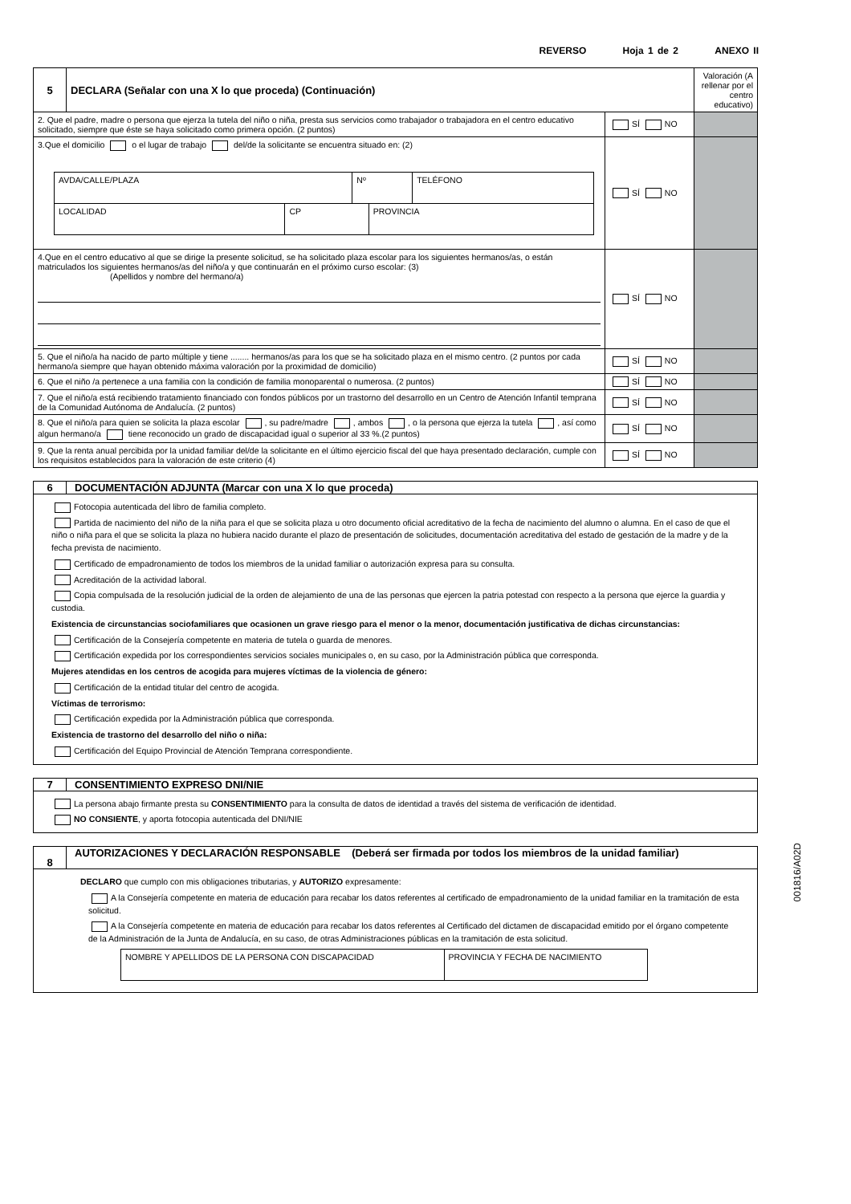REVERSO Hoja 1 de 2 ANEXO II
| 5 | DECLARA (Señalar con una X lo que proceda) (Continuación) | | Valoración (A rellenar por el centro educativo) |
| 2. Que el padre, madre o persona que ejerza la tutela del niño o niña, presta sus servicios como trabajador o trabajadora en el centro educativo solicitado, siempre que éste se haya solicitado como primera opción. (2 puntos) | | SÍ NO | |
| 3.Que el domicilio o el lugar de trabajo del/de la solicitante se encuentra situado en: (2) / AVDA/CALLE/PLAZA / Nº / TELÉFONO / / LOCALIDAD / CP / PROVINCIA / | | SÍ NO | |
| 4.Que en el centro educativo al que se dirige la presente solicitud, se ha solicitado plaza escolar para los siguientes hermanos/as, o están matriculados los siguientes hermanos/as del niño/a y que continuarán en el próximo curso escolar: (3) (Apellidos y nombre del hermano/a) | | SÍ NO | |
| 5. Que el niño/a ha nacido de parto múltiple y tiene ........ hermanos/as para los que se ha solicitado plaza en el mismo centro. (2 puntos por cada hermano/a siempre que hayan obtenido máxima valoración por la proximidad de domicilio) | | SÍ NO | |
| 6. Que el niño /a pertenece a una familia con la condición de familia monoparental o numerosa. (2 puntos) | | SÍ NO | |
| 7. Que el niño/a está recibiendo tratamiento financiado con fondos públicos por un trastorno del desarrollo en un Centro de Atención Infantil temprana de la Comunidad Autónoma de Andalucía. (2 puntos) | | SÍ NO | |
| 8. Que el niño/a para quien se solicita la plaza escolar , su padre/madre , ambos , o la persona que ejerza la tutela , así como algun hermano/a tiene reconocido un grado de discapacidad igual o superior al 33 %.(2 puntos) | | SÍ NO | |
| 9. Que la renta anual percibida por la unidad familiar del/de la solicitante en el último ejercicio fiscal del que haya presentado declaración, cumple con los requisitos establecidos para la valoración de este criterio (4) | | SÍ NO | |
6 DOCUMENTACIÓN ADJUNTA (Marcar con una X lo que proceda)
Fotocopia autenticada del libro de familia completo.
Partida de nacimiento del niño de la niña para el que se solicita plaza u otro documento oficial acreditativo de la fecha de nacimiento del alumno o alumna. En el caso de que el niño o niña para el que se solicita la plaza no hubiera nacido durante el plazo de presentación de solicitudes, documentación acreditativa del estado de gestación de la madre y de la fecha prevista de nacimiento.
Certificado de empadronamiento de todos los miembros de la unidad familiar o autorización expresa para su consulta.
Acreditación de la actividad laboral.
Copia compulsada de la resolución judicial de la orden de alejamiento de una de las personas que ejercen la patria potestad con respecto a la persona que ejerce la guardia y custodia.
Existencia de circunstancias sociofamiliares que ocasionen un grave riesgo para el menor o la menor, documentación justificativa de dichas circunstancias:
Certificación de la Consejería competente en materia de tutela o guarda de menores.
Certificación expedida por los correspondientes servicios sociales municipales o, en su caso, por la Administración pública que corresponda.
Mujeres atendidas en los centros de acogida para mujeres víctimas de la violencia de género:
Certificación de la entidad titular del centro de acogida.
Víctimas de terrorismo:
Certificación expedida por la Administración pública que corresponda.
Existencia de trastorno del desarrollo del niño o niña:
Certificación del Equipo Provincial de Atención Temprana correspondiente.
7 CONSENTIMIENTO EXPRESO DNI/NIE
La persona abajo firmante presta su CONSENTIMIENTO para la consulta de datos de identidad a través del sistema de verificación de identidad.
NO CONSIENTE, y aporta fotocopia autenticada del DNI/NIE
8
AUTORIZACIONES Y DECLARACIÓN RESPONSABLE (Deberá ser firmada por todos los miembros de la unidad familiar)
DECLARO que cumplo con mis obligaciones tributarias, y AUTORIZO expresamente:
A la Consejería competente en materia de educación para recabar los datos referentes al certificado de empadronamiento de la unidad familiar en la tramitación de esta solicitud.
A la Consejería competente en materia de educación para recabar los datos referentes al Certificado del dictamen de discapacidad emitido por el órgano competente de la Administración de la Junta de Andalucía, en su caso, de otras Administraciones públicas en la tramitación de esta solicitud.
| NOMBRE Y APELLIDOS DE LA PERSONA CON DISCAPACIDAD | PROVINCIA Y FECHA DE NACIMIENTO |
001816/A02D